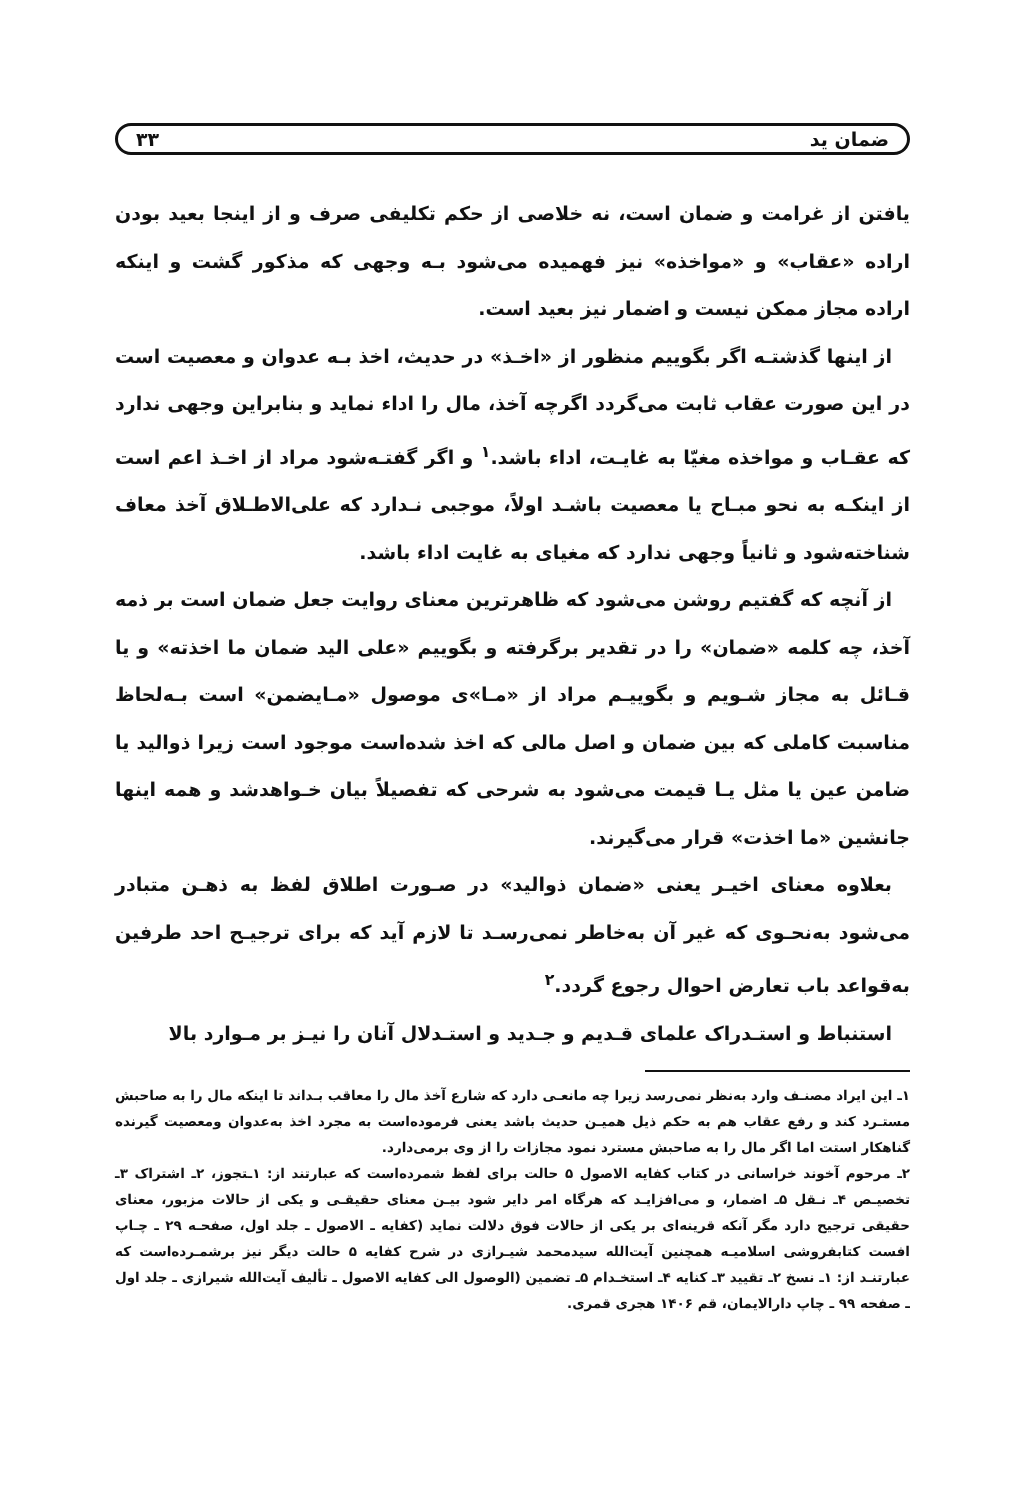ضمان ید ۳۳
یافتن از غرامت و ضمان است، نه خلاصی از حکم تکلیفی صرف و از اینجا بعید بودن اراده «عقاب» و «مواخذه» نیز فهمیده می‌شود بـه وجهی که مذکور گشت و اینکه اراده مجاز ممکن نیست و اضمار نیز بعید است.
از اینها گذشتـه اگر بگوییم منظور از «اخـذ» در حدیث، اخذ بـه عدوان و معصیت است در این صورت عقاب ثابت می‌گردد اگرچه آخذ، مال را اداء نماید و بنابراین وجهی ندارد که عقـاب و مواخذه مغیّا به غایـت، اداء باشد.<sup>۱</sup> و اگر گفتـه‌شود مراد از اخـذ اعم است از اینکـه به نحو مبـاح یا معصیت باشـد اولاً، موجبی نـدارد که علی‌الاطـلاق آخذ معاف شناخته‌شود و ثانیاً وجهی ندارد که مغیای به غایت اداء باشد.
از آنچه که گفتیم روشن می‌شود که ظاهرترین معنای روایت جعل ضمان است بر ذمه آخذ، چه کلمه «ضمان» را در تقدیر برگرفته و بگوییم «علی الید ضمان ما اخذته» و یا قـائل به مجاز شـویم و بگوییـم مراد از «مـا»ی موصول «مـایضمن» است بـه‌لحاظ مناسبت کاملی که بین ضمان و اصل مالی که اخذ شده‌است موجود است زیرا ذوالید یا ضامن عین یا مثل یـا قیمت می‌شود به شرحی که تفصیلاً بیان خـواهدشد و همه اینها جانشین «ما اخذت» قرار می‌گیرند.
بعلاوه معنای اخیـر یعنی «ضمان ذوالید» در صـورت اطلاق لفظ به ذهـن متبادر می‌شود به‌نحـوی که غیر آن به‌خاطر نمی‌رسـد تا لازم آید که برای ترجیـح احد طرفین به‌قواعد باب تعارض احوال رجوع گردد.<sup>۲</sup>
استنباط و استـدراک علمای قـدیم و جـدید و استـدلال آنان را نیـز بر مـوارد بالا
۱ـ این ایراد مصنـف وارد به‌نظر نمی‌رسد زیرا چه مانعـی دارد که شارع آخذ مال را معاقب بـداند تا اینکه مال را به صاحبش مستـرد کند و رفع عقاب هم به حکم ذیل همیـن حدیث باشد یعنی فرموده‌است به مجرد اخذ به‌عدوان ومعصیت گیرنده گناهکار استت اما اگر مال را به صاحبش مسترد نمود مجازات را از وی برمی‌دارد.
۲ـ مرحوم آخوند خراسانی در کتاب کفایه الاصول ۵ حالت برای لفظ شمرده‌است که عبارتند از: ۱ـتجوز، ۲ـ اشتراک ۳ـ تخصیـص ۴ـ نـقل ۵ـ اضمار، و می‌افزایـد که هرگاه امر دایر شود بیـن معنای حقیقـی و یکی از حالات مزبور، معنای حقیقی ترجیح دارد مگر آنکه قرینه‌ای بر یکی از حالات فوق دلالت نماید (کفایه ـ الاصول ـ جلد اول، صفحـه ۲۹ ـ چـاپ افست کتابفروشی اسلامیـه همچنین آیت‌الله سیدمحمد شیـرازی در شرح کفایه ۵ حالت دیگر نیز برشمـرده‌است که عبارتنـد از: ۱ـ نسخ ۲ـ تقیید ۳ـ کنایه ۴ـ استخـدام ۵ـ تضمین (الوصول الی کفایه الاصول ـ تألیف آیت‌الله شیرازی ـ جلد اول ـ صفحه ۹۹ ـ چاپ دارالایمان، قم ۱۴۰۶ هجری قمری.